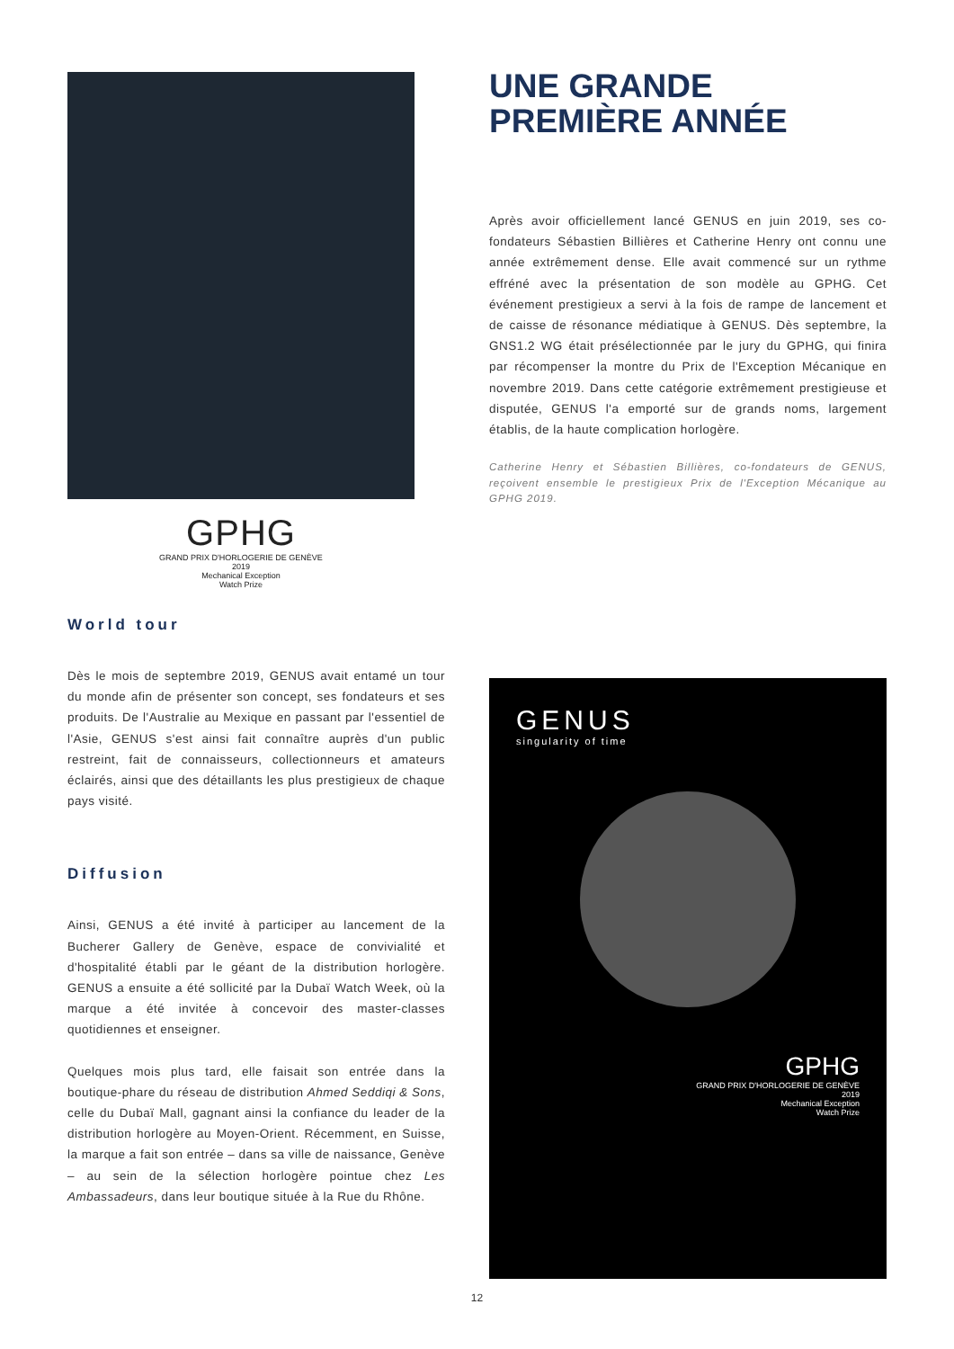GPHG
GRAND PRIX D'HORLOGERIE DE GENÈVE
2019
Mechanical Exception
Watch Prize
World tour
Dès le mois de septembre 2019, GENUS avait entamé un tour du monde afin de présenter son concept, ses fondateurs et ses produits. De l'Australie au Mexique en passant par l'essentiel de l'Asie, GENUS s'est ainsi fait connaître auprès d'un public restreint, fait de connaisseurs, collectionneurs et amateurs éclairés, ainsi que des détaillants les plus prestigieux de chaque pays visité.
Diffusion
Ainsi, GENUS a été invité à participer au lancement de la Bucherer Gallery de Genève, espace de convivialité et d'hospitalité établi par le géant de la distribution horlogère. GENUS a ensuite a été sollicité par la Dubaï Watch Week, où la marque a été invitée à concevoir des master-classes quotidiennes et enseigner.
Quelques mois plus tard, elle faisait son entrée dans la boutique-phare du réseau de distribution Ahmed Seddiqi & Sons, celle du Dubaï Mall, gagnant ainsi la confiance du leader de la distribution horlogère au Moyen-Orient. Récemment, en Suisse, la marque a fait son entrée – dans sa ville de naissance, Genève – au sein de la sélection horlogère pointue chez Les Ambassadeurs, dans leur boutique située à la Rue du Rhône.
UNE GRANDE
PREMIÈRE ANNÉE
Après avoir officiellement lancé GENUS en juin 2019, ses co-fondateurs Sébastien Billières et Catherine Henry ont connu une année extrêmement dense. Elle avait commencé sur un rythme effréné avec la présentation de son modèle au GPHG. Cet événement prestigieux a servi à la fois de rampe de lancement et de caisse de résonance médiatique à GENUS. Dès septembre, la GNS1.2 WG était présélectionnée par le jury du GPHG, qui finira par récompenser la montre du Prix de l'Exception Mécanique en novembre 2019. Dans cette catégorie extrêmement prestigieuse et disputée, GENUS l'a emporté sur de grands noms, largement établis, de la haute complication horlogère.
Catherine Henry et Sébastien Billières, co-fondateurs de GENUS, reçoivent ensemble le prestigieux Prix de l'Exception Mécanique au GPHG 2019.
GENUS
singularity of time
GPHG
GRAND PRIX D'HORLOGERIE DE GENÈVE
2019
Mechanical Exception
Watch Prize
12